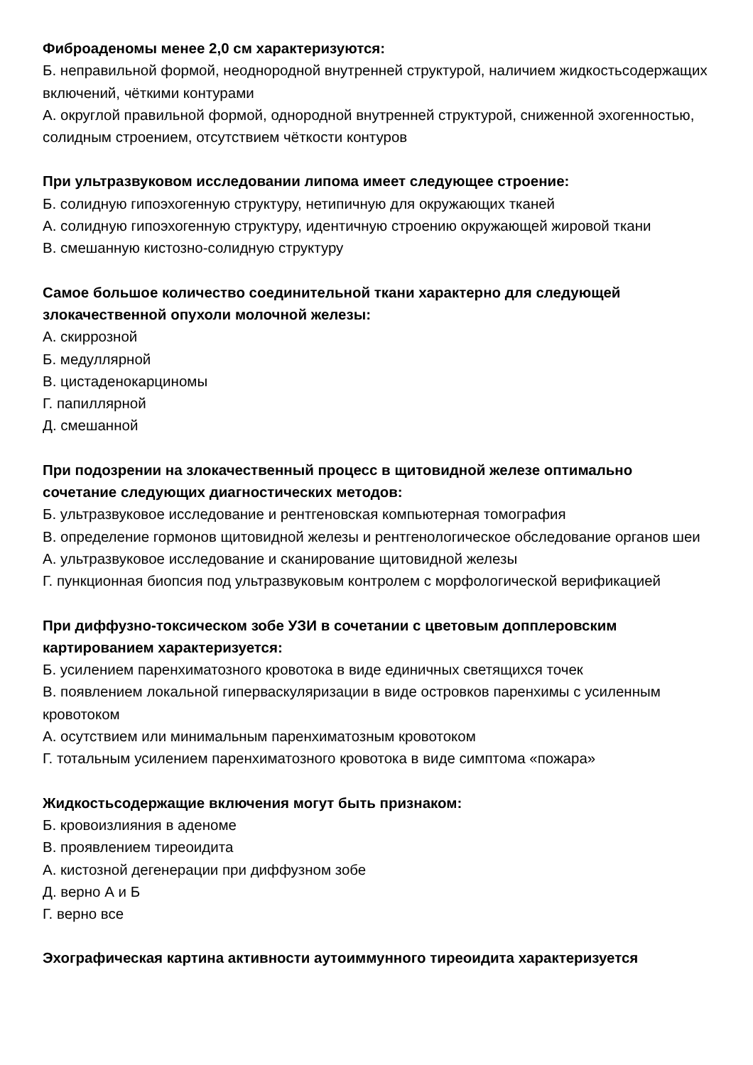Фиброаденомы менее 2,0 см характеризуются:
Б. неправильной формой, неоднородной внутренней структурой, наличием жидкостьсодержащих включений, чёткими контурами
А. округлой правильной формой, однородной внутренней структурой, сниженной эхогенностью, солидным строением, отсутствием чёткости контуров
При ультразвуковом исследовании липома имеет следующее строение:
Б. солидную гипоэхогенную структуру, нетипичную для окружающих тканей
А. солидную гипоэхогенную структуру, идентичную строению окружающей жировой ткани
В. смешанную кистозно-солидную структуру
Самое большое количество соединительной ткани характерно для следующей злокачественной опухоли молочной железы:
А. скиррозной
Б. медуллярной
В. цистаденокарциномы
Г. папиллярной
Д. смешанной
При подозрении на злокачественный процесс в щитовидной железе оптимально сочетание следующих диагностических методов:
Б. ультразвуковое исследование и рентгеновская компьютерная томография
В. определение гормонов щитовидной железы и рентгенологическое обследование органов шеи
А. ультразвуковое исследование и сканирование щитовидной железы
Г. пункционная биопсия под ультразвуковым контролем с морфологической верификацией
При диффузно-токсическом зобе УЗИ в сочетании с цветовым допплеровским картированием характеризуется:
Б. усилением паренхиматозного кровотока в виде единичных светящихся точек
В. появлением локальной гиперваскуляризации в виде островков паренхимы с усиленным кровотоком
А. осутствием или минимальным паренхиматозным кровотоком
Г. тотальным усилением паренхиматозного кровотока в виде симптома «пожара»
Жидкостьсодержащие включения могут быть признаком:
Б. кровоизлияния в аденоме
В. проявлением тиреоидита
А. кистозной дегенерации при диффузном зобе
Д. верно А и Б
Г. верно все
Эхографическая картина активности аутоиммунного тиреоидита характеризуется